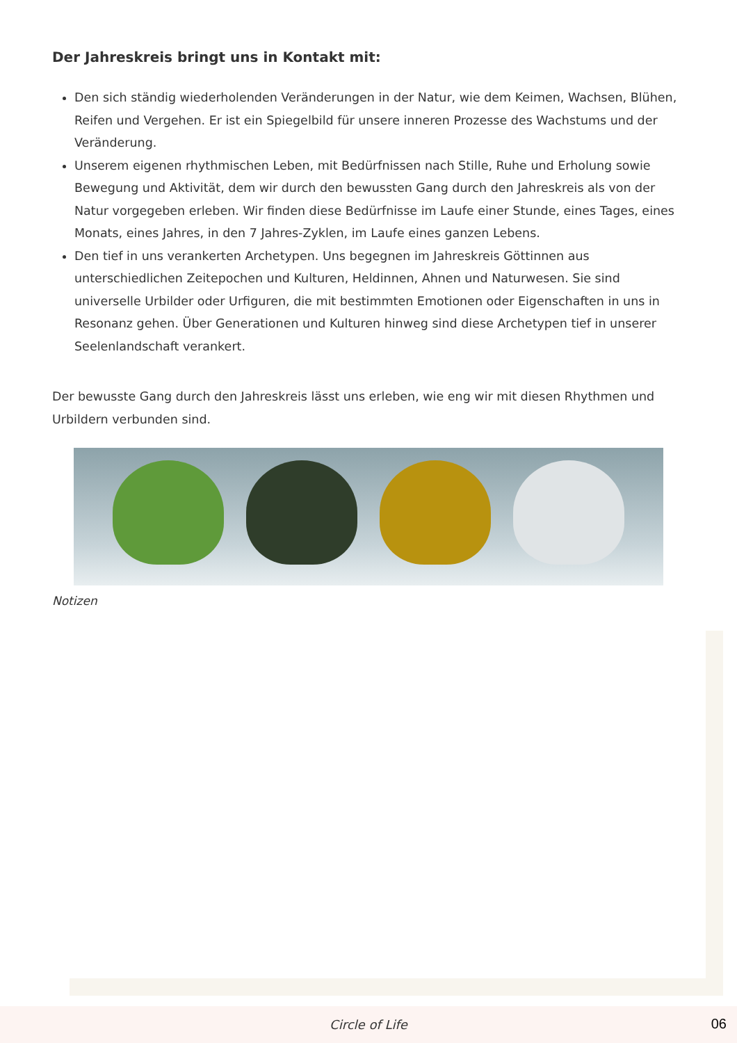Der Jahreskreis bringt uns in Kontakt mit:
Den sich ständig wiederholenden Veränderungen in der Natur, wie dem Keimen, Wachsen, Blühen, Reifen und Vergehen. Er ist ein Spiegelbild für unsere inneren Prozesse des Wachstums und der Veränderung.
Unserem eigenen rhythmischen Leben, mit Bedürfnissen nach Stille, Ruhe und Erholung sowie Bewegung und Aktivität, dem wir durch den bewussten Gang durch den Jahreskreis als von der Natur vorgegeben erleben. Wir finden diese Bedürfnisse im Laufe einer Stunde, eines Tages, eines Monats, eines Jahres, in den 7 Jahres-Zyklen, im Laufe eines ganzen Lebens.
Den tief in uns verankerten Archetypen. Uns begegnen im Jahreskreis Göttinnen aus unterschiedlichen Zeitepochen und Kulturen, Heldinnen, Ahnen und Naturwesen. Sie sind universelle Urbilder oder Urfiguren, die mit bestimmten Emotionen oder Eigenschaften in uns in Resonanz gehen. Über Generationen und Kulturen hinweg sind diese Archetypen tief in unserer Seelenlandschaft verankert.
Der bewusste Gang durch den Jahreskreis lässt uns erleben, wie eng wir mit diesen Rhythmen und Urbildern verbunden sind.
Notizen
Circle of Life
06